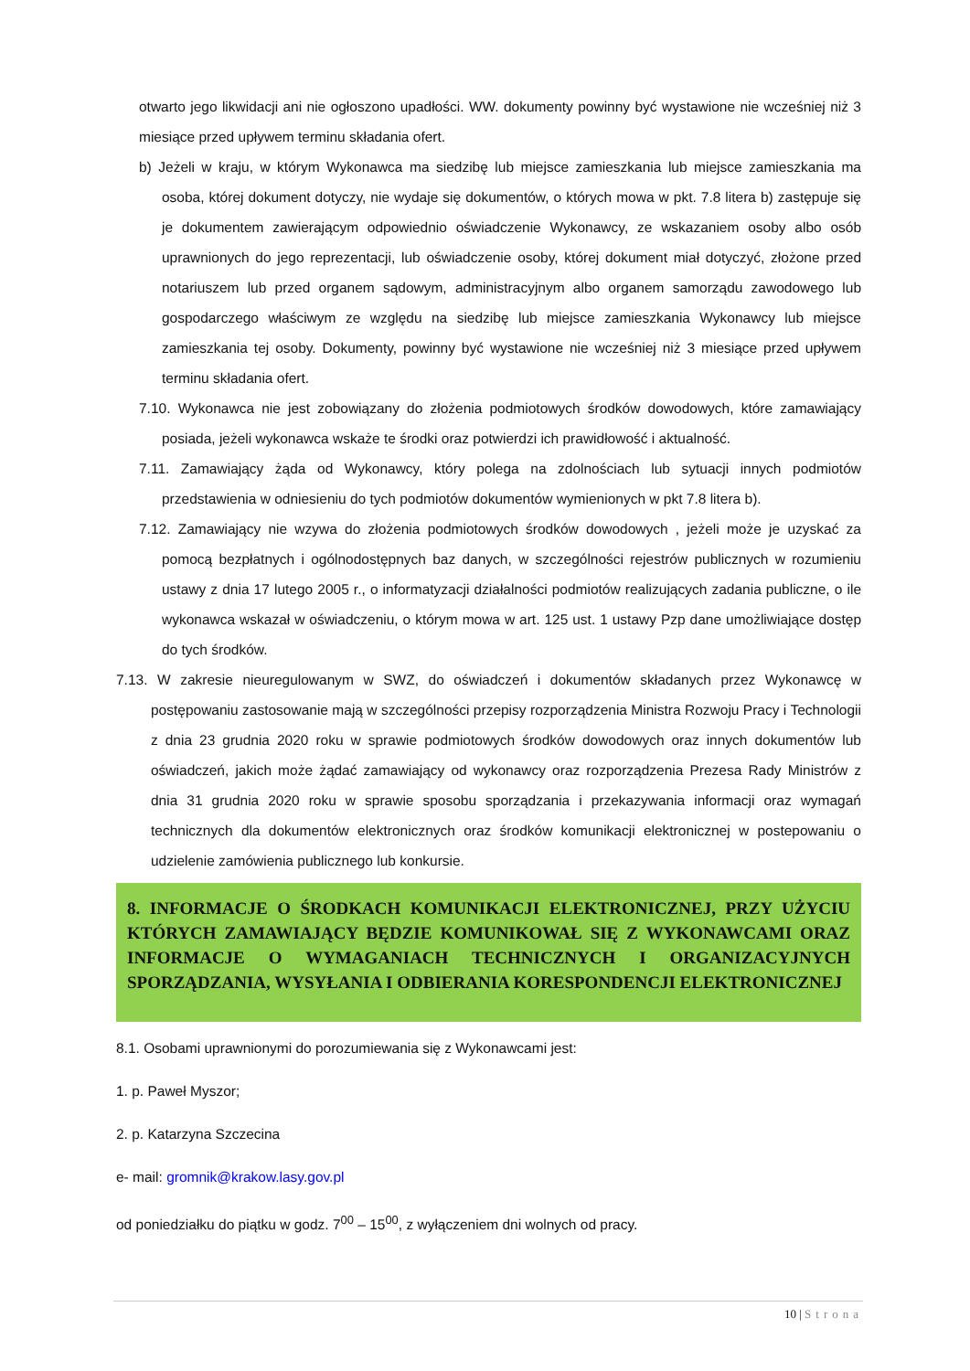otwarto jego likwidacji ani nie ogłoszono upadłości. WW. dokumenty powinny być wystawione nie wcześniej niż 3 miesiące przed upływem terminu składania ofert.
b) Jeżeli w kraju, w którym Wykonawca ma siedzibę lub miejsce zamieszkania lub miejsce zamieszkania ma osoba, której dokument dotyczy, nie wydaje się dokumentów, o których mowa w pkt. 7.8 litera b) zastępuje się je dokumentem zawierającym odpowiednio oświadczenie Wykonawcy, ze wskazaniem osoby albo osób uprawnionych do jego reprezentacji, lub oświadczenie osoby, której dokument miał dotyczyć, złożone przed notariuszem lub przed organem sądowym, administracyjnym albo organem samorządu zawodowego lub gospodarczego właściwym ze względu na siedzibę lub miejsce zamieszkania Wykonawcy lub miejsce zamieszkania tej osoby. Dokumenty, powinny być wystawione nie wcześniej niż 3 miesiące przed upływem terminu składania ofert.
7.10. Wykonawca nie jest zobowiązany do złożenia podmiotowych środków dowodowych, które zamawiający posiada, jeżeli wykonawca wskaże te środki oraz potwierdzi ich prawidłowość i aktualność.
7.11. Zamawiający żąda od Wykonawcy, który polega na zdolnościach lub sytuacji innych podmiotów przedstawienia w odniesieniu do tych podmiotów dokumentów wymienionych w pkt 7.8 litera b).
7.12. Zamawiający nie wzywa do złożenia podmiotowych środków dowodowych , jeżeli może je uzyskać za pomocą bezpłatnych i ogólnodostępnych baz danych, w szczególności rejestrów publicznych w rozumieniu ustawy z dnia 17 lutego 2005 r., o informatyzacji działalności podmiotów realizujących zadania publiczne, o ile wykonawca wskazał w oświadczeniu, o którym mowa w art. 125 ust. 1 ustawy Pzp dane umożliwiające dostęp do tych środków.
7.13. W zakresie nieuregulowanym w SWZ, do oświadczeń i dokumentów składanych przez Wykonawcę w postępowaniu zastosowanie mają w szczególności przepisy rozporządzenia Ministra Rozwoju Pracy i Technologii z dnia 23 grudnia 2020 roku w sprawie podmiotowych środków dowodowych oraz innych dokumentów lub oświadczeń, jakich może żądać zamawiający od wykonawcy oraz rozporządzenia Prezesa Rady Ministrów z dnia 31 grudnia 2020 roku w sprawie sposobu sporządzania i przekazywania informacji oraz wymagań technicznych dla dokumentów elektronicznych oraz środków komunikacji elektronicznej w postepowaniu o udzielenie zamówienia publicznego lub konkursie.
8. INFORMACJE O ŚRODKACH KOMUNIKACJI ELEKTRONICZNEJ, PRZY UŻYCIU KTÓRYCH ZAMAWIAJĄCY BĘDZIE KOMUNIKOWAŁ SIĘ Z WYKONAWCAMI ORAZ INFORMACJE O WYMAGANIACH TECHNICZNYCH I ORGANIZACYJNYCH SPORZĄDZANIA, WYSYŁANIA I ODBIERANIA KORESPONDENCJI ELEKTRONICZNEJ
8.1. Osobami uprawnionymi do porozumiewania się z Wykonawcami jest:
1. p. Paweł Myszor;
2. p. Katarzyna Szczecina
e- mail: gromnik@krakow.lasy.gov.pl
od poniedziałku do piątku w godz. 7<sup>00</sup> – 15<sup>00</sup>, z wyłączeniem dni wolnych od pracy.
10 | Strona